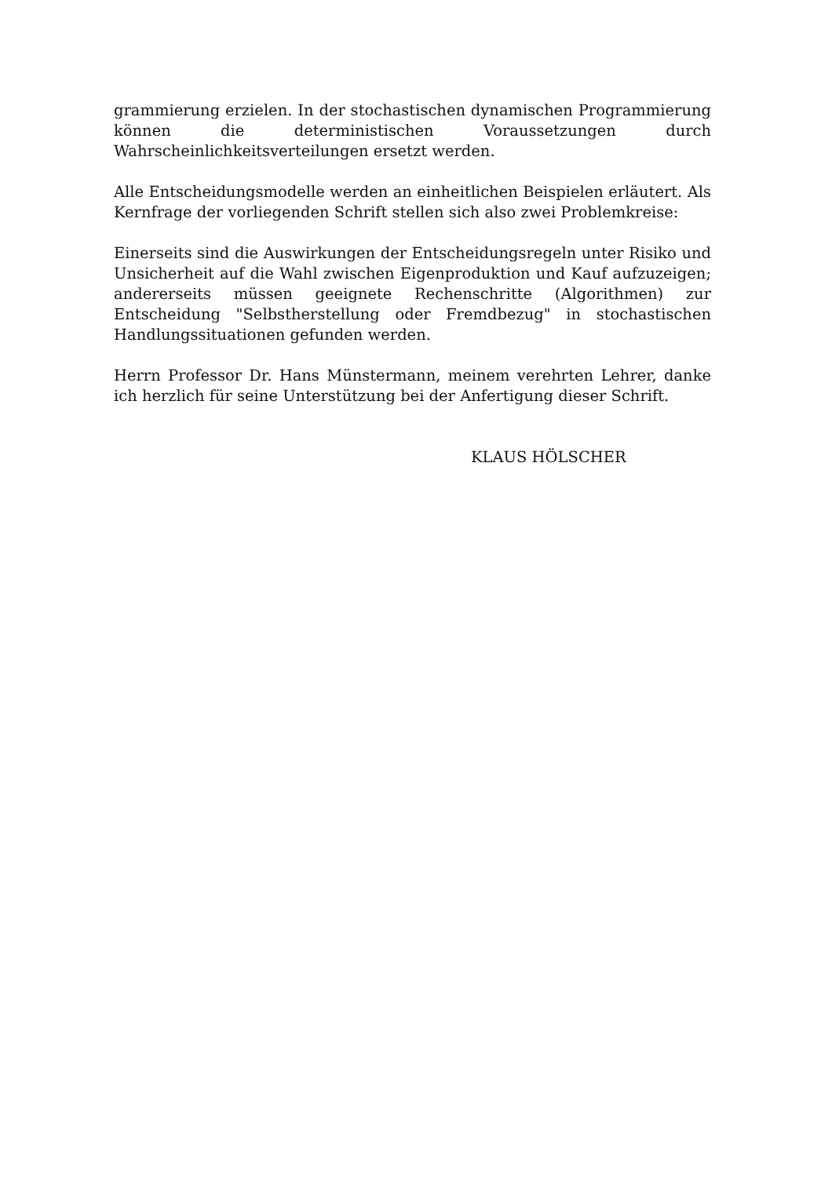grammierung erzielen. In der stochastischen dynamischen Programmierung können die deterministischen Voraussetzungen durch Wahrscheinlichkeitsverteilungen ersetzt werden.
Alle Entscheidungsmodelle werden an einheitlichen Beispielen erläutert. Als Kernfrage der vorliegenden Schrift stellen sich also zwei Problemkreise:
Einerseits sind die Auswirkungen der Entscheidungsregeln unter Risiko und Unsicherheit auf die Wahl zwischen Eigenproduktion und Kauf aufzuzeigen; andererseits müssen geeignete Rechenschritte (Algorithmen) zur Entscheidung "Selbstherstellung oder Fremdbezug" in stochastischen Handlungssituationen gefunden werden.
Herrn Professor Dr. Hans Münstermann, meinem verehrten Lehrer, danke ich herzlich für seine Unterstützung bei der Anfertigung dieser Schrift.
KLAUS HÖLSCHER